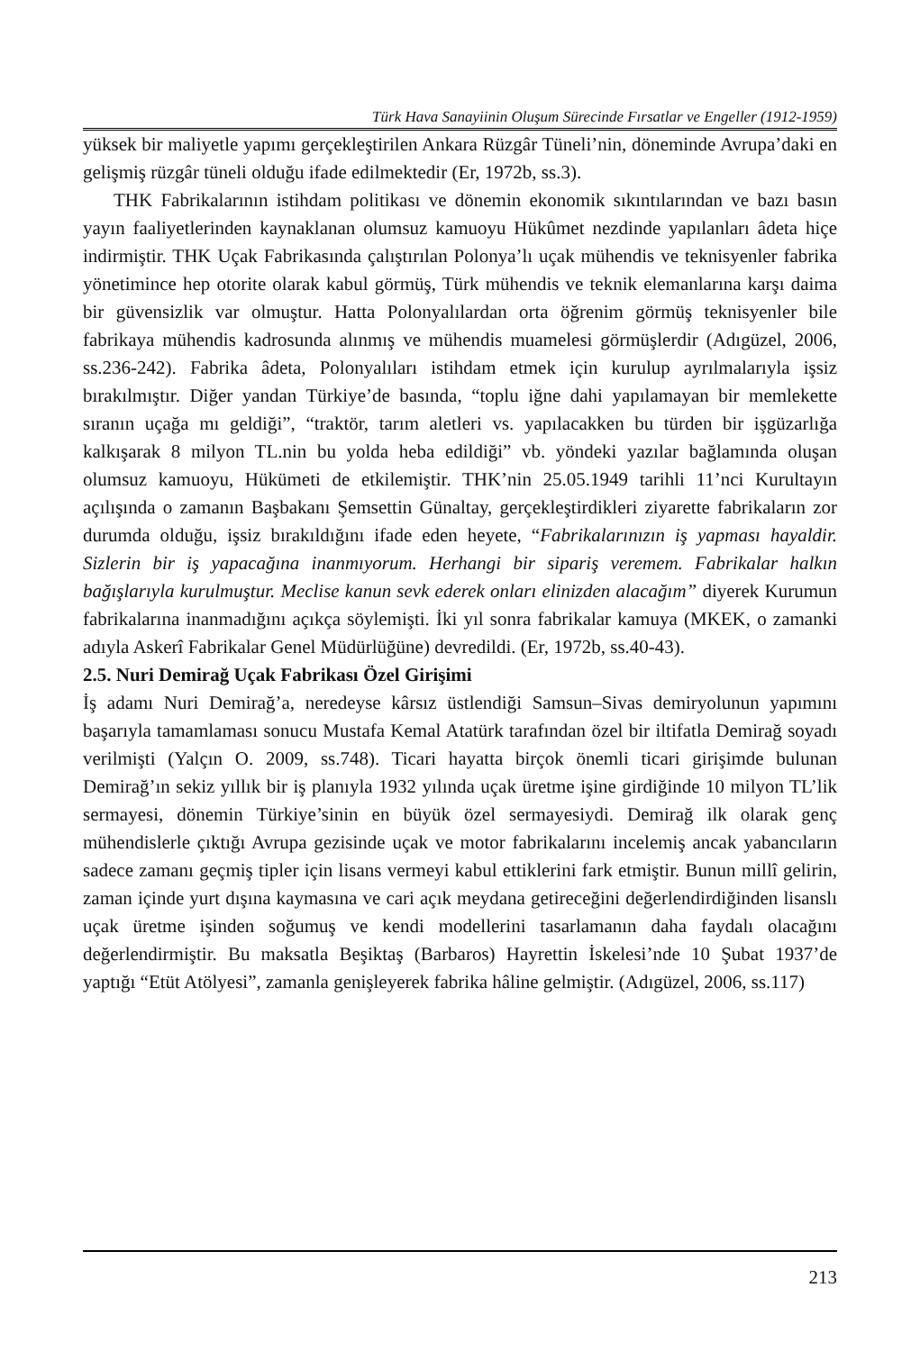Türk Hava Sanayiinin Oluşum Sürecinde Fırsatlar ve Engeller (1912-1959)
yüksek bir maliyetle yapımı gerçekleştirilen Ankara Rüzgâr Tüneli’nin, döneminde Avrupa’daki en gelişmiş rüzgâr tüneli olduğu ifade edilmektedir (Er, 1972b, ss.3).
THK Fabrikalarının istihdam politikası ve dönemin ekonomik sıkıntılarından ve bazı basın yayın faaliyetlerinden kaynaklanan olumsuz kamuoyu Hükûmet nezdinde yapılanları âdeta hiçe indirmiştir. THK Uçak Fabrikasında çalıştırılan Polonya’lı uçak mühendis ve teknisyenler fabrika yönetimince hep otorite olarak kabul görmüş, Türk mühendis ve teknik elemanlarına karşı daima bir güvensizlik var olmuştur. Hatta Polonyalılardan orta öğrenim görmüş teknisyenler bile fabrikaya mühendis kadrosunda alınmış ve mühendis muamelesi görmüşlerdir (Adıgüzel, 2006, ss.236-242). Fabrika âdeta, Polonyalıları istihdam etmek için kurulup ayrılmalarıyla işsiz bırakılmıştır. Diğer yandan Türkiye’de basında, “toplu iğne dahi yapılamayan bir memlekette sıranın uçağa mı geldiği”, “traktör, tarım aletleri vs. yapılacakken bu türden bir işgüzarlığa kalkışarak 8 milyon TL.nin bu yolda heba edildiği” vb. yöndeki yazılar bağlamında oluşan olumsuz kamuoyu, Hükümeti de etkilemiştir. THK’nin 25.05.1949 tarihli 11’nci Kurultayın açılışında o zamanın Başbakanı Şemsettin Günaltay, gerçekleştirdikleri ziyarette fabrikaların zor durumda olduğu, işsiz bırakıldığını ifade eden heyete, “Fabrikalarınızın iş yapması hayaldir. Sizlerin bir iş yapacağına inanmıyorum. Herhangi bir sipariş veremem. Fabrikalar halkın bağışlarıyla kurulmuştur. Meclise kanun sevk ederek onları elinizden alacağım” diyerek Kurumun fabrikalarına inanmadığını açıkça söylemişti. İki yıl sonra fabrikalar kamuya (MKEK, o zamanki adıyla Askerî Fabrikalar Genel Müdürlüğüne) devredildi. (Er, 1972b, ss.40-43).
2.5. Nuri Demirağ Uçak Fabrikası Özel Girişimi
İş adamı Nuri Demirağ’a, neredeyse kârsız üstlendiği Samsun–Sivas demiryolunun yapımını başarıyla tamamlaması sonucu Mustafa Kemal Atatürk tarafından özel bir iltifatla Demirağ soyadı verilmişti (Yalçın O. 2009, ss.748). Ticari hayatta birçok önemli ticari girişimde bulunan Demirağ’ın sekiz yıllık bir iş planıyla 1932 yılında uçak üretme işine girdiğinde 10 milyon TL’lik sermayesi, dönemin Türkiye’sinin en büyük özel sermayesiydi. Demirağ ilk olarak genç mühendislerle çıktığı Avrupa gezisinde uçak ve motor fabrikalarını incelemiş ancak yabancıların sadece zamanı geçmiş tipler için lisans vermeyi kabul ettiklerini fark etmiştir. Bunun millî gelirin, zaman içinde yurt dışına kaymasına ve cari açık meydana getireceğini değerlendirdiğinden lisanslı uçak üretme işinden soğumuş ve kendi modellerini tasarlamanın daha faydalı olacağını değerlendirmiştir. Bu maksatla Beşiktaş (Barbaros) Hayrettin İskelesi’nde 10 Şubat 1937’de yaptığı “Etüt Atölyesi”, zamanla genişleyerek fabrika hâline gelmiştir. (Adıgüzel, 2006, ss.117)
213